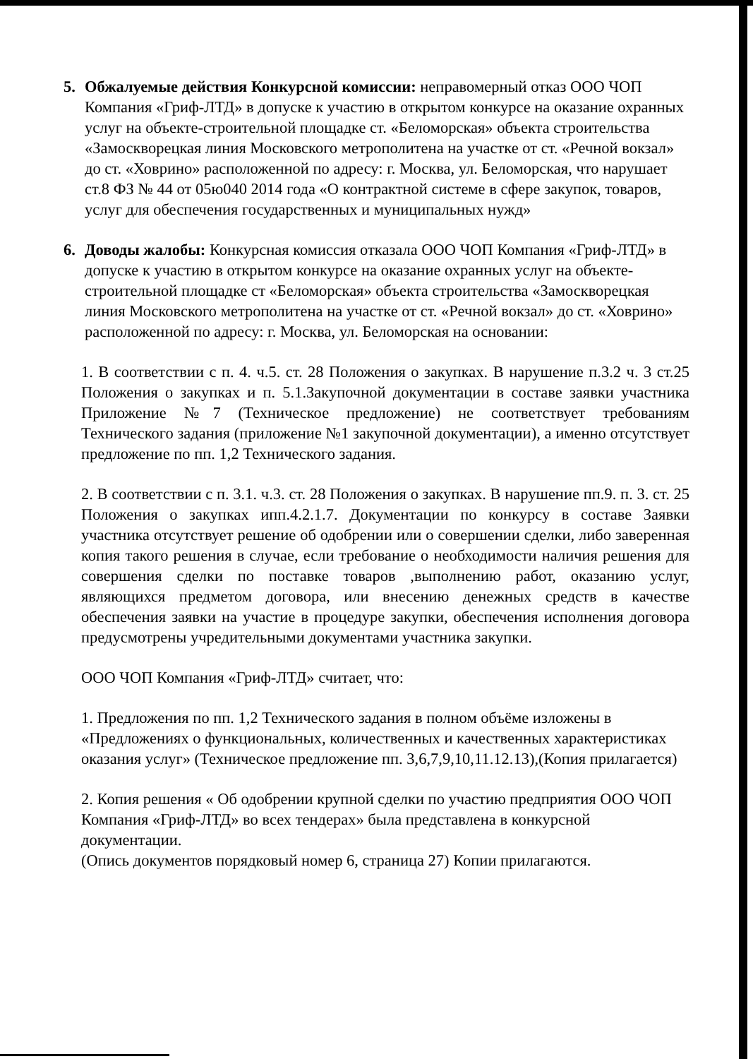5. Обжалуемые действия Конкурсной комиссии: неправомерный отказ ООО ЧОП Компания «Гриф-ЛТД» в допуске к участию в открытом конкурсе на оказание охранных услуг на объекте-строительной площадке ст. «Беломорская» объекта строительства «Замоскворецкая линия Московского метрополитена на участке от ст. «Речной вокзал» до ст. «Ховрино» расположенной по адресу: г. Москва, ул. Беломорская, что нарушает ст.8 ФЗ № 44 от 05ю040 2014 года «О контрактной системе в сфере закупок, товаров, услуг для обеспечения государственных и муниципальных нужд»
6. Доводы жалобы: Конкурсная комиссия отказала ООО ЧОП Компания «Гриф-ЛТД» в допуске к участию в открытом конкурсе на оказание охранных услуг на объекте-строительной площадке ст «Беломорская» объекта строительства «Замоскворецкая линия Московского метрополитена на участке от ст. «Речной вокзал» до ст. «Ховрино» расположенной по адресу: г. Москва, ул. Беломорская на основании:
1. В соответствии с п. 4. ч.5. ст. 28 Положения о закупках. В нарушение п.3.2 ч. 3 ст.25 Положения о закупках и п. 5.1.Закупочной документации в составе заявки участника Приложение №7 (Техническое предложение) не соответствует требованиям Технического задания (приложение №1 закупочной документации), а именно отсутствует предложение по пп. 1,2 Технического задания.
2. В соответствии с п. 3.1. ч.3. ст. 28 Положения о закупках. В нарушение пп.9. п. 3. ст. 25 Положения о закупках ипп.4.2.1.7. Документации по конкурсу в составе Заявки участника отсутствует решение об одобрении или о совершении сделки, либо заверенная копия такого решения в случае, если требование о необходимости наличия решения для совершения сделки по поставке товаров ,выполнению работ, оказанию услуг, являющихся предметом договора, или внесению денежных средств в качестве обеспечения заявки на участие в процедуре закупки, обеспечения исполнения договора предусмотрены учредительными документами участника закупки.
ООО ЧОП Компания «Гриф-ЛТД» считает, что:
1. Предложения по пп. 1,2 Технического задания в полном объёме изложены в «Предложениях о функциональных, количественных и качественных характеристиках оказания услуг» (Техническое предложение пп. 3,6,7,9,10,11.12.13),(Копия прилагается)
2. Копия решения « Об одобрении крупной сделки по участию предприятия ООО ЧОП Компания «Гриф-ЛТД» во всех тендерах» была представлена в конкурсной документации.
(Опись документов порядковый номер 6, страница 27) Копии прилагаются.